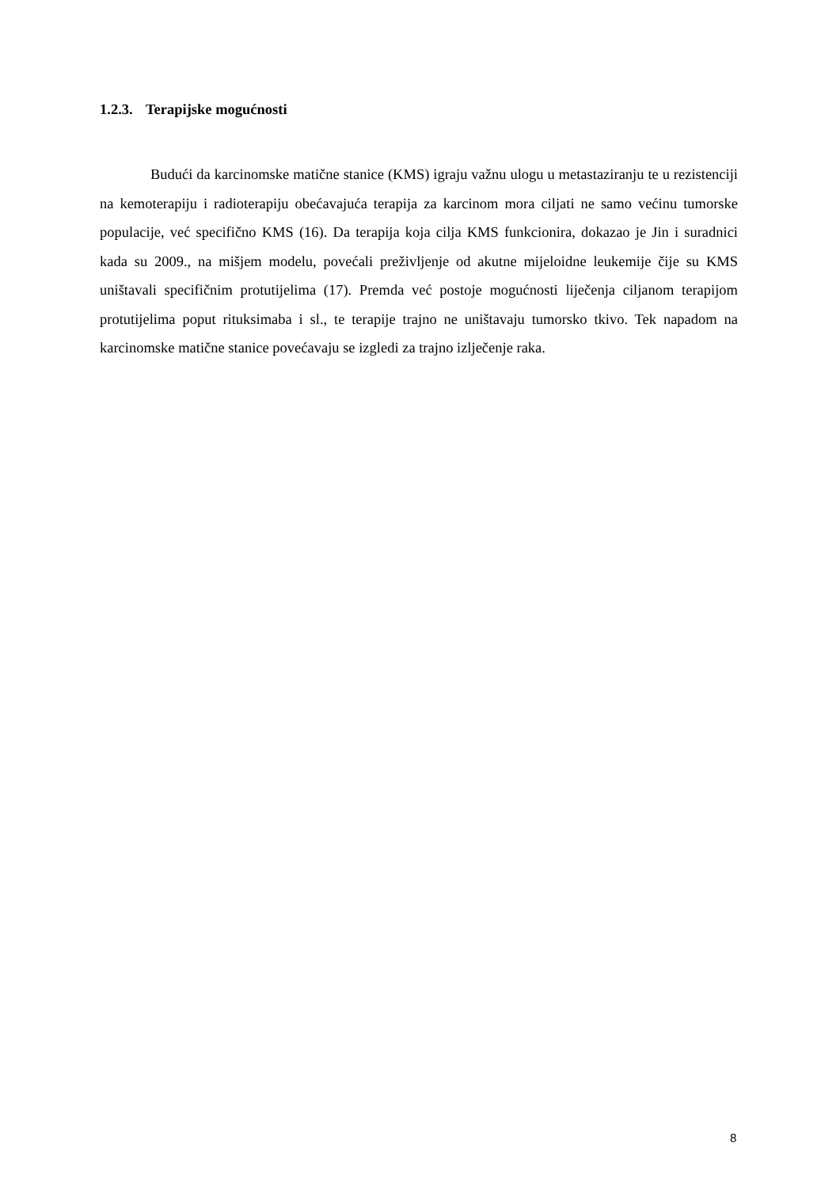1.2.3. Terapijske mogućnosti
Budući da karcinomske matične stanice (KMS) igraju važnu ulogu u metastaziranju te u rezistenciji na kemoterapiju i radioterapiju obećavajuća terapija za karcinom mora ciljati ne samo većinu tumorske populacije, već specifično KMS (16). Da terapija koja cilja KMS funkcionira, dokazao je Jin i suradnici kada su 2009., na mišjem modelu, povećali preživljenje od akutne mijeloidne leukemije čije su KMS uništavali specifičnim protutijelima (17). Premda već postoje mogućnosti liječenja ciljanom terapijom protutijelima poput rituksimaba i sl., te terapije trajno ne uništavaju tumorsko tkivo. Tek napadom na karcinomske matične stanice povećavaju se izgledi za trajno izlječenje raka.
8